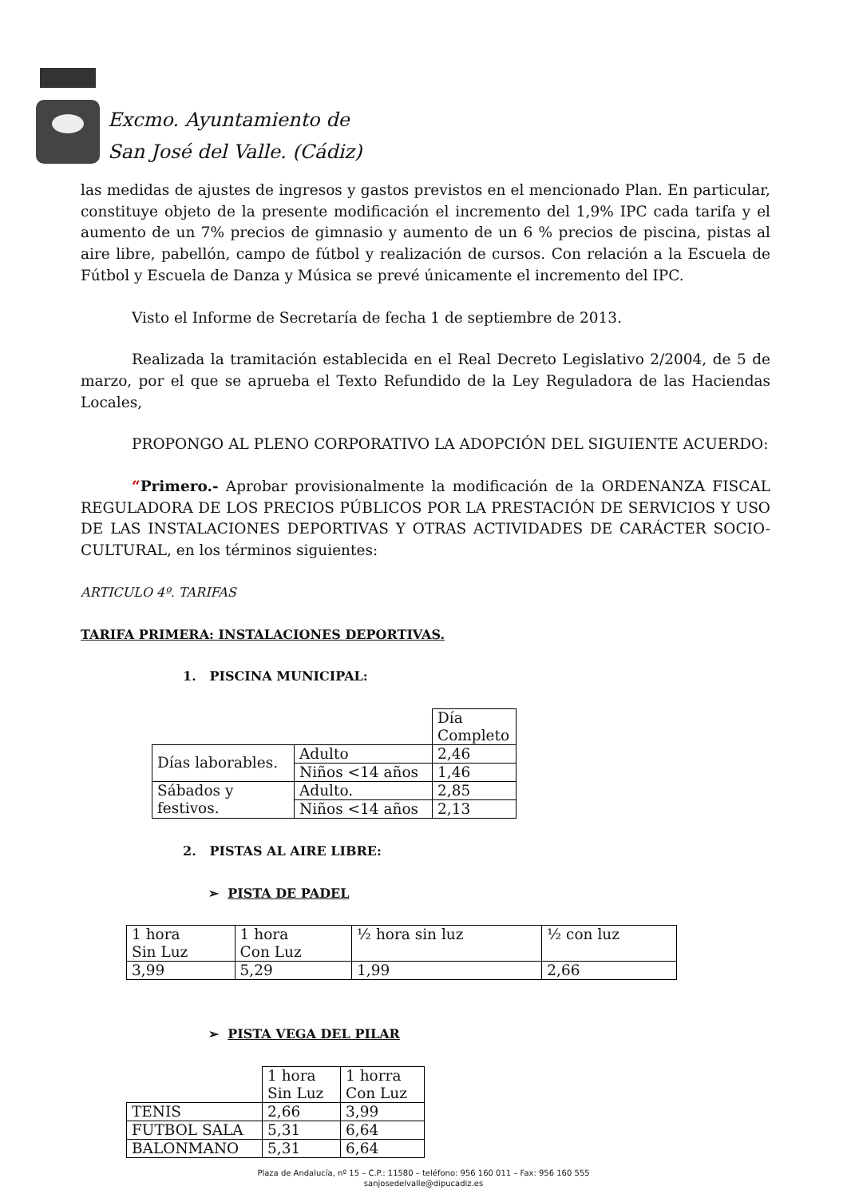Excmo. Ayuntamiento de
San José del Valle. (Cádiz)
las medidas de ajustes de ingresos y gastos previstos en el mencionado Plan. En particular, constituye objeto de la presente modificación el incremento del 1,9% IPC cada tarifa y el aumento de un 7% precios de gimnasio y aumento de un 6 % precios de piscina, pistas al aire libre, pabellón, campo de fútbol y realización de cursos. Con relación a la Escuela de Fútbol y Escuela de Danza y Música se prevé únicamente el incremento del IPC.
Visto el Informe de Secretaría de fecha 1 de septiembre de 2013.
Realizada la tramitación establecida en el Real Decreto Legislativo 2/2004, de 5 de marzo, por el que se aprueba el Texto Refundido de la Ley Reguladora de las Haciendas Locales,
PROPONGO AL PLENO CORPORATIVO LA ADOPCIÓN DEL SIGUIENTE ACUERDO:
“Primero.- Aprobar provisionalmente la modificación de la ORDENANZA FISCAL REGULADORA DE LOS PRECIOS PÚBLICOS POR LA PRESTACIÓN DE SERVICIOS Y USO DE LAS INSTALACIONES DEPORTIVAS Y OTRAS ACTIVIDADES DE CARÁCTER SOCIO-CULTURAL, en los términos siguientes:
ARTICULO 4º. TARIFAS
TARIFA PRIMERA: INSTALACIONES DEPORTIVAS.
1. PISCINA MUNICIPAL:
| | | Día Completo |
| Días laborables. | Adulto | 2,46 |
| | Niños <14 años | 1,46 |
| Sábados y festivos. | Adulto. | 2,85 |
| | Niños <14 años | 2,13 |
2. PISTAS AL AIRE LIBRE:
➢ PISTA DE PADEL
| 1 hora Sin Luz | 1 hora Con Luz | ½ hora sin luz | ½ con luz |
| 3,99 | 5,29 | 1,99 | 2,66 |
➢ PISTA VEGA DEL PILAR
| | 1 hora Sin Luz | 1 horra Con Luz |
| TENIS | 2,66 | 3,99 |
| FUTBOL SALA | 5,31 | 6,64 |
| BALONMANO | 5,31 | 6,64 |
Plaza de Andalucía, nº 15 – C.P.: 11580 – teléfono: 956 160 011 – Fax: 956 160 555
sanjosedelvalle@dipucadiz.es